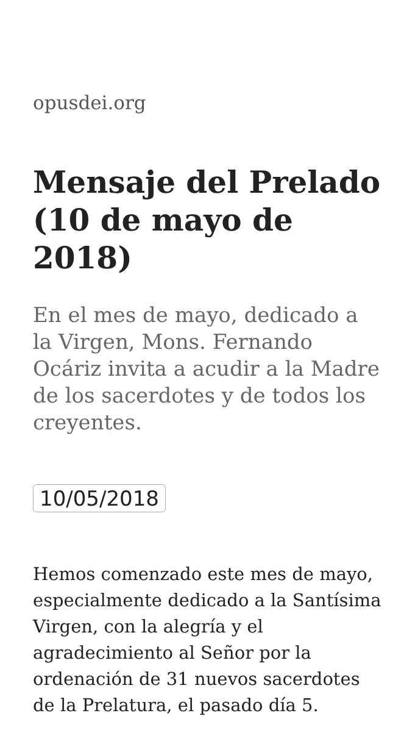opusdei.org
Mensaje del Prelado (10 de mayo de 2018)
En el mes de mayo, dedicado a la Virgen, Mons. Fernando Ocáriz invita a acudir a la Madre de los sacerdotes y de todos los creyentes.
10/05/2018
Hemos comenzado este mes de mayo, especialmente dedicado a la Santísima Virgen, con la alegría y el agradecimiento al Señor por la ordenación de 31 nuevos sacerdotes de la Prelatura, el pasado día 5.